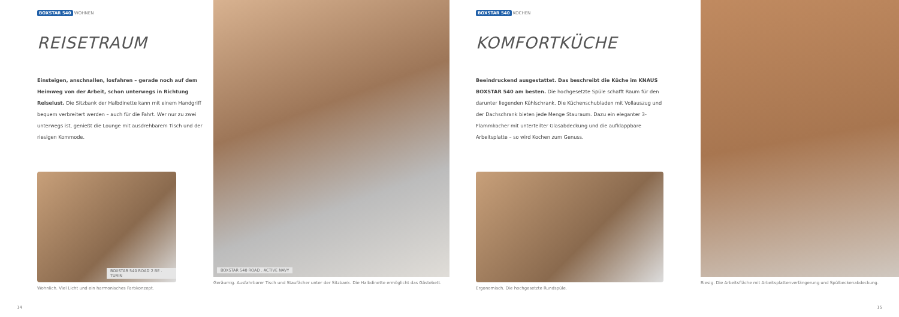BOXSTAR 540 WOHNEN
REISETRAUM
Einsteigen, anschnallen, losfahren – gerade noch auf dem Heimweg von der Arbeit, schon unterwegs in Richtung Reiselust. Die Sitzbank der Halbdinette kann mit einem Handgriff bequem verbreitert werden – auch für die Fahrt. Wer nur zu zwei unterwegs ist, genießt die Lounge mit ausdrehbarem Tisch und der riesigen Kommode.
BOXSTAR 540 ROAD 2 BE . TURIN
Wohnlich. Viel Licht und ein harmonisches Farbkonzept.
BOXSTAR 540 ROAD . ACTIVE NAVY
Geräumig. Ausfahrbarer Tisch und Staufächer unter der Sitzbank. Die Halbdinette ermöglicht das Gästebett.
BOXSTAR 540 KOCHEN
KOMFORTKÜCHE
Beeindruckend ausgestattet. Das beschreibt die Küche im KNAUS BOXSTAR 540 am besten. Die hochgesetzte Spüle schafft Raum für den darunter liegenden Kühlschrank. Die Küchenschubladen mit Vollauszug und der Dachschrank bieten jede Menge Stauraum. Dazu ein eleganter 3-Flammkocher mit unterteilter Glasabdeckung und die aufklappbare Arbeitsplatte – so wird Kochen zum Genuss.
Ergonomisch. Die hochgesetzte Rundspüle.
Riesig. Die Arbeitsfläche mit Arbeitsplattenverlängerung und Spülbeckenabdeckung.
14 15